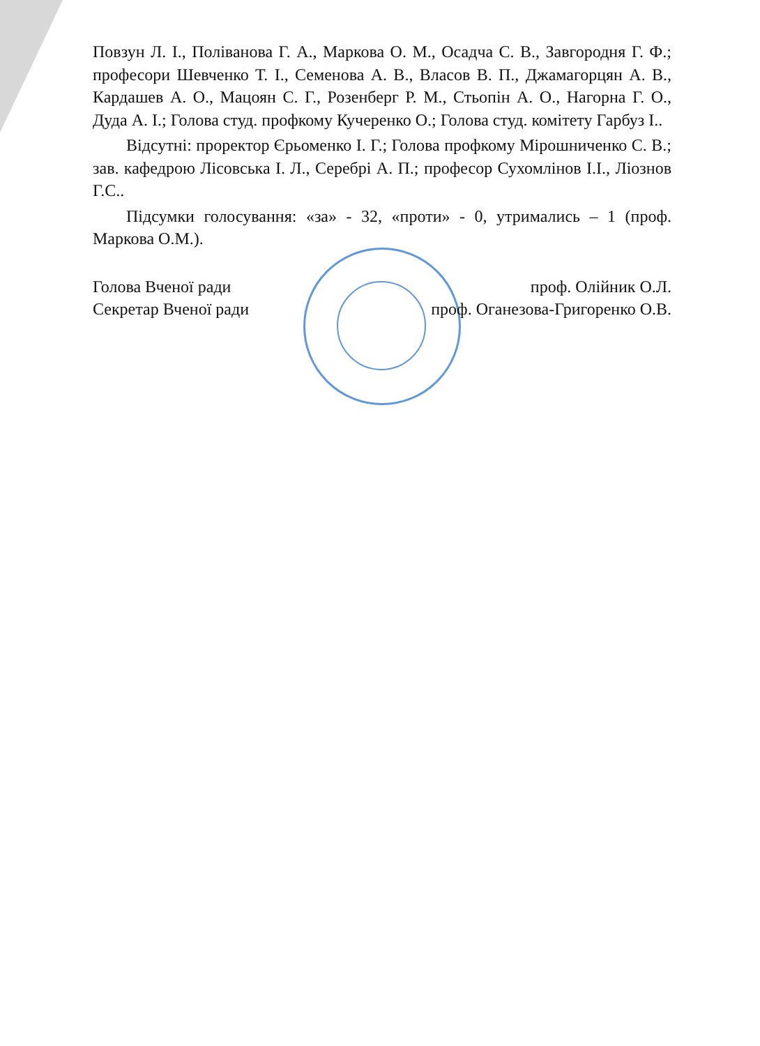Повзун Л. І., Поліванова Г. А., Маркова О. М., Осадча С. В., Завгородня Г. Ф.; професори Шевченко Т. І., Семенова А. В., Власов В. П., Джамагорцян А. В., Кардашев А. О., Мацоян С. Г., Розенберг Р. М., Стьопін А. О., Нагорна Г. О., Дуда А. І.; Голова студ. профкому Кучеренко О.; Голова студ. комітету Гарбуз І..
Відсутні: проректор Єрьоменко І. Г.; Голова профкому Мірошниченко С. В.; зав. кафедрою Лісовська І. Л., Серебрі А. П.; професор Сухомлінов І.І., Ліознов Г.С..
Підсумки голосування: «за» - 32, «проти» - 0, утримались – 1 (проф. Маркова О.М.).
Голова Вченої ради проф. Олійник О.Л.
Секретар Вченої ради проф. Оганезова-Григоренко О.В.